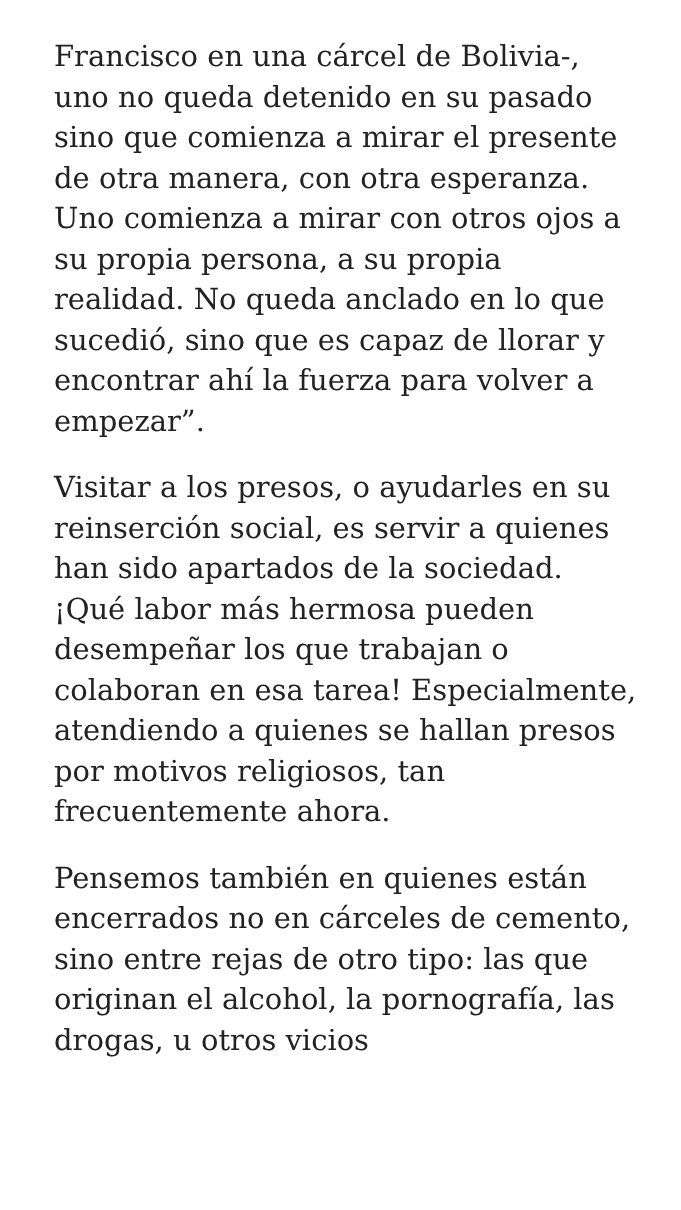Francisco en una cárcel de Bolivia-, uno no queda detenido en su pasado sino que comienza a mirar el presente de otra manera, con otra esperanza. Uno comienza a mirar con otros ojos a su propia persona, a su propia realidad. No queda anclado en lo que sucedió, sino que es capaz de llorar y encontrar ahí la fuerza para volver a empezar”.
Visitar a los presos, o ayudarles en su reinserción social, es servir a quienes han sido apartados de la sociedad. ¡Qué labor más hermosa pueden desempeñar los que trabajan o colaboran en esa tarea! Especialmente, atendiendo a quienes se hallan presos por motivos religiosos, tan frecuentemente ahora.
Pensemos también en quienes están encerrados no en cárceles de cemento, sino entre rejas de otro tipo: las que originan el alcohol, la pornografía, las drogas, u otros vicios